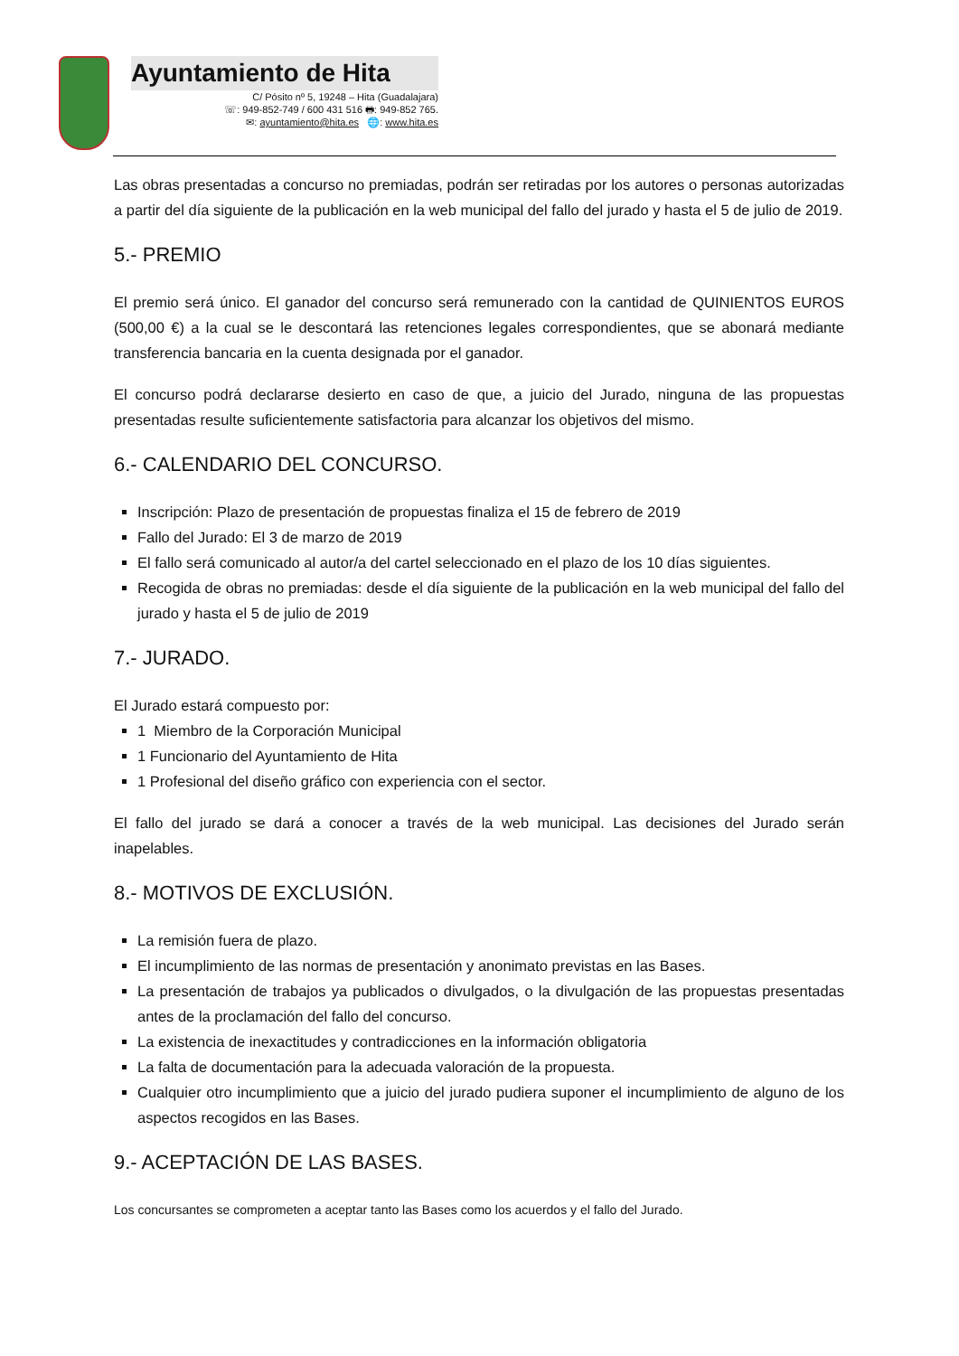Ayuntamiento de Hita
C/ Pósito nº 5, 19248 – Hita (Guadalajara)
☏: 949-852-749 / 600 431 516 🖶: 949-852 765.
✉: ayuntamiento@hita.es 🌐: www.hita.es
Las obras presentadas a concurso no premiadas, podrán ser retiradas por los autores o personas autorizadas a partir del día siguiente de la publicación en la web municipal del fallo del jurado y hasta el 5 de julio de 2019.
5.- PREMIO
El premio será único. El ganador del concurso será remunerado con la cantidad de QUINIENTOS EUROS (500,00 €) a la cual se le descontará las retenciones legales correspondientes, que se abonará mediante transferencia bancaria en la cuenta designada por el ganador.
El concurso podrá declararse desierto en caso de que, a juicio del Jurado, ninguna de las propuestas presentadas resulte suficientemente satisfactoria para alcanzar los objetivos del mismo.
6.- CALENDARIO DEL CONCURSO.
Inscripción: Plazo de presentación de propuestas finaliza el 15 de febrero de 2019
Fallo del Jurado: El 3 de marzo de 2019
El fallo será comunicado al autor/a del cartel seleccionado en el plazo de los 10 días siguientes.
Recogida de obras no premiadas: desde el día siguiente de la publicación en la web municipal del fallo del jurado y hasta el 5 de julio de 2019
7.- JURADO.
El Jurado estará compuesto por:
1 Miembro de la Corporación Municipal
1 Funcionario del Ayuntamiento de Hita
1 Profesional del diseño gráfico con experiencia con el sector.
El fallo del jurado se dará a conocer a través de la web municipal. Las decisiones del Jurado serán inapelables.
8.- MOTIVOS DE EXCLUSIÓN.
La remisión fuera de plazo.
El incumplimiento de las normas de presentación y anonimato previstas en las Bases.
La presentación de trabajos ya publicados o divulgados, o la divulgación de las propuestas presentadas antes de la proclamación del fallo del concurso.
La existencia de inexactitudes y contradicciones en la información obligatoria
La falta de documentación para la adecuada valoración de la propuesta.
Cualquier otro incumplimiento que a juicio del jurado pudiera suponer el incumplimiento de alguno de los aspectos recogidos en las Bases.
9.- ACEPTACIÓN DE LAS BASES.
Los concursantes se comprometen a aceptar tanto las Bases como los acuerdos y el fallo del Jurado.